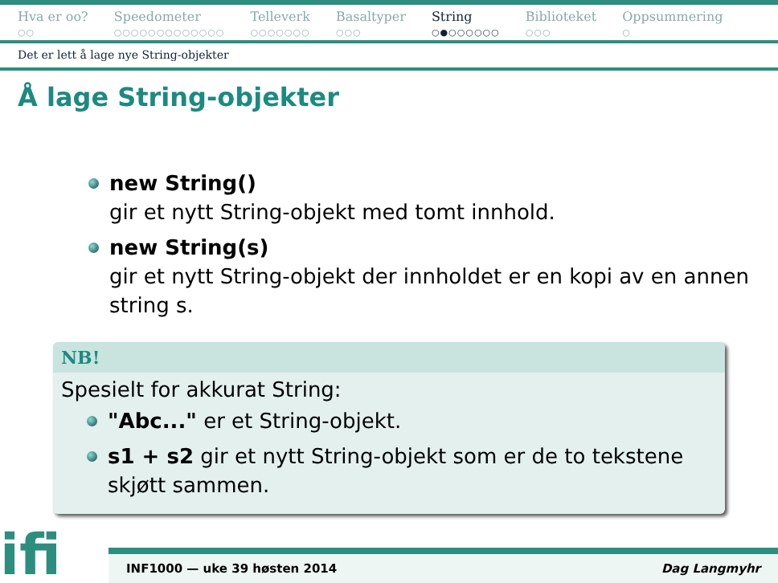Hva er oo?
○○
Speedometer
○○○○○○○○○○○○○
Telleverk
○○○○○○○
Basaltyper
○○○
String
○●○○○○○○
Biblioteket
○○○
Oppsummering
○
Det er lett å lage nye String-objekter
Å lage String-objekter
new String()
gir et nytt String-objekt med tomt innhold.
new String(s)
gir et nytt String-objekt der innholdet er en kopi av en annen string s.
NB!
Spesielt for akkurat String:
"Abc..." er et String-objekt.
s1 + s2 gir et nytt String-objekt som er de to tekstene skjøtt sammen.
ifi
INF1000 — uke 39 høsten 2014 Dag Langmyhr